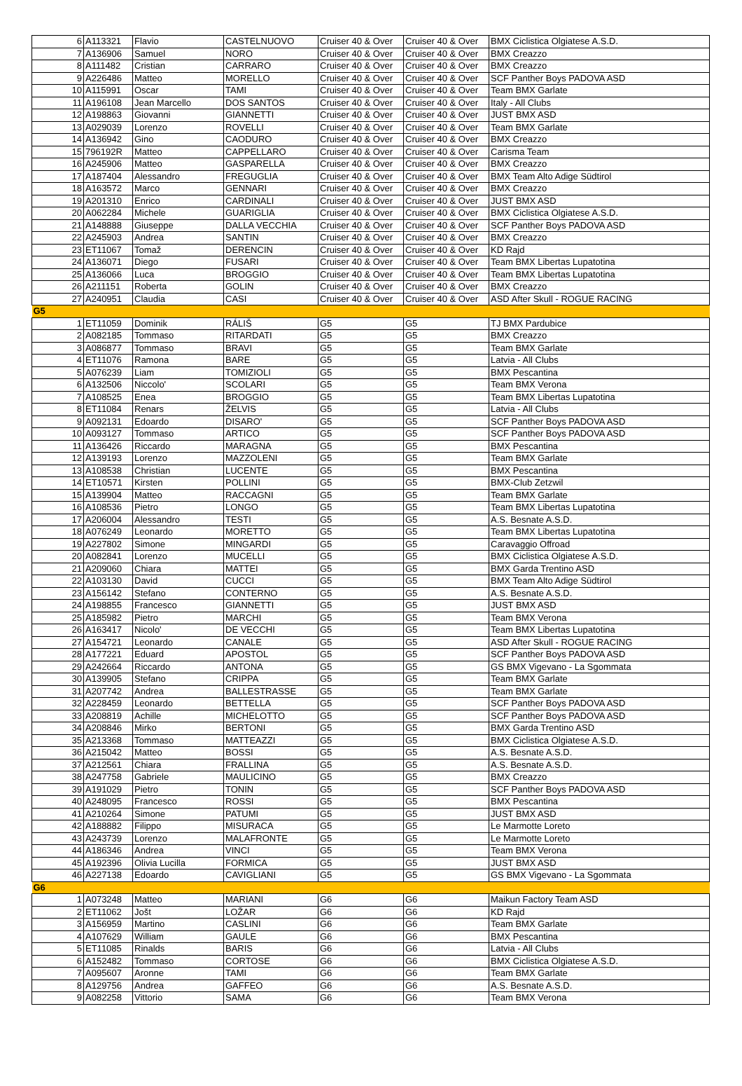| 6 | A113321 | Flavio | CASTELNUOVO | Cruiser 40 & Over | Cruiser 40 & Over | BMX Ciclistica Olgiatese A.S.D. |
| 7 | A136906 | Samuel | NORO | Cruiser 40 & Over | Cruiser 40 & Over | BMX Creazzo |
| 8 | A111482 | Cristian | CARRARO | Cruiser 40 & Over | Cruiser 40 & Over | BMX Creazzo |
| 9 | A226486 | Matteo | MORELLO | Cruiser 40 & Over | Cruiser 40 & Over | SCF Panther Boys PADOVA ASD |
| 10 | A115991 | Oscar | TAMI | Cruiser 40 & Over | Cruiser 40 & Over | Team BMX Garlate |
| 11 | A196108 | Jean Marcello | DOS SANTOS | Cruiser 40 & Over | Cruiser 40 & Over | Italy - All Clubs |
| 12 | A198863 | Giovanni | GIANNETTI | Cruiser 40 & Over | Cruiser 40 & Over | JUST BMX ASD |
| 13 | A029039 | Lorenzo | ROVELLI | Cruiser 40 & Over | Cruiser 40 & Over | Team BMX Garlate |
| 14 | A136942 | Gino | CAODURO | Cruiser 40 & Over | Cruiser 40 & Over | BMX Creazzo |
| 15 | 796192R | Matteo | CAPPELLARO | Cruiser 40 & Over | Cruiser 40 & Over | Carisma Team |
| 16 | A245906 | Matteo | GASPARELLA | Cruiser 40 & Over | Cruiser 40 & Over | BMX Creazzo |
| 17 | A187404 | Alessandro | FREGUGLIA | Cruiser 40 & Over | Cruiser 40 & Over | BMX Team Alto Adige Südtirol |
| 18 | A163572 | Marco | GENNARI | Cruiser 40 & Over | Cruiser 40 & Over | BMX Creazzo |
| 19 | A201310 | Enrico | CARDINALI | Cruiser 40 & Over | Cruiser 40 & Over | JUST BMX ASD |
| 20 | A062284 | Michele | GUARIGLIA | Cruiser 40 & Over | Cruiser 40 & Over | BMX Ciclistica Olgiatese A.S.D. |
| 21 | A148888 | Giuseppe | DALLA VECCHIA | Cruiser 40 & Over | Cruiser 40 & Over | SCF Panther Boys PADOVA ASD |
| 22 | A245903 | Andrea | SANTIN | Cruiser 40 & Over | Cruiser 40 & Over | BMX Creazzo |
| 23 | ET11067 | Tomaž | DERENCIN | Cruiser 40 & Over | Cruiser 40 & Over | KD Rajd |
| 24 | A136071 | Diego | FUSARI | Cruiser 40 & Over | Cruiser 40 & Over | Team BMX Libertas Lupatotina |
| 25 | A136066 | Luca | BROGGIO | Cruiser 40 & Over | Cruiser 40 & Over | Team BMX Libertas Lupatotina |
| 26 | A211151 | Roberta | GOLIN | Cruiser 40 & Over | Cruiser 40 & Over | BMX Creazzo |
| 27 | A240951 | Claudia | CASI | Cruiser 40 & Over | Cruiser 40 & Over | ASD After Skull - ROGUE RACING |
| G5 | | | | | | |
| 1 | ET11059 | Dominik | RÁLIŠ | G5 | G5 | TJ BMX Pardubice |
| 2 | A082185 | Tommaso | RITARDATI | G5 | G5 | BMX Creazzo |
| 3 | A086877 | Tommaso | BRAVI | G5 | G5 | Team BMX Garlate |
| 4 | ET11076 | Ramona | BARE | G5 | G5 | Latvia - All Clubs |
| 5 | A076239 | Liam | TOMIZIOLI | G5 | G5 | BMX Pescantina |
| 6 | A132506 | Niccolo' | SCOLARI | G5 | G5 | Team BMX Verona |
| 7 | A108525 | Enea | BROGGIO | G5 | G5 | Team BMX Libertas Lupatotina |
| 8 | ET11084 | Renars | ŽELVIS | G5 | G5 | Latvia - All Clubs |
| 9 | A092131 | Edoardo | DISARO' | G5 | G5 | SCF Panther Boys PADOVA ASD |
| 10 | A093127 | Tommaso | ARTICO | G5 | G5 | SCF Panther Boys PADOVA ASD |
| 11 | A136426 | Riccardo | MARAGNA | G5 | G5 | BMX Pescantina |
| 12 | A139193 | Lorenzo | MAZZOLENI | G5 | G5 | Team BMX Garlate |
| 13 | A108538 | Christian | LUCENTE | G5 | G5 | BMX Pescantina |
| 14 | ET10571 | Kirsten | POLLINI | G5 | G5 | BMX-Club Zetzwil |
| 15 | A139904 | Matteo | RACCAGNI | G5 | G5 | Team BMX Garlate |
| 16 | A108536 | Pietro | LONGO | G5 | G5 | Team BMX Libertas Lupatotina |
| 17 | A206004 | Alessandro | TESTI | G5 | G5 | A.S. Besnate A.S.D. |
| 18 | A076249 | Leonardo | MORETTO | G5 | G5 | Team BMX Libertas Lupatotina |
| 19 | A227802 | Simone | MINGARDI | G5 | G5 | Caravaggio Offroad |
| 20 | A082841 | Lorenzo | MUCELLI | G5 | G5 | BMX Ciclistica Olgiatese A.S.D. |
| 21 | A209060 | Chiara | MATTEI | G5 | G5 | BMX Garda Trentino ASD |
| 22 | A103130 | David | CUCCI | G5 | G5 | BMX Team Alto Adige Südtirol |
| 23 | A156142 | Stefano | CONTERNO | G5 | G5 | A.S. Besnate A.S.D. |
| 24 | A198855 | Francesco | GIANNETTI | G5 | G5 | JUST BMX ASD |
| 25 | A185982 | Pietro | MARCHI | G5 | G5 | Team BMX Verona |
| 26 | A163417 | Nicolo' | DE VECCHI | G5 | G5 | Team BMX Libertas Lupatotina |
| 27 | A154721 | Leonardo | CANALE | G5 | G5 | ASD After Skull - ROGUE RACING |
| 28 | A177221 | Eduard | APOSTOL | G5 | G5 | SCF Panther Boys PADOVA ASD |
| 29 | A242664 | Riccardo | ANTONA | G5 | G5 | GS BMX Vigevano - La Sgommata |
| 30 | A139905 | Stefano | CRIPPA | G5 | G5 | Team BMX Garlate |
| 31 | A207742 | Andrea | BALLESTRASSE | G5 | G5 | Team BMX Garlate |
| 32 | A228459 | Leonardo | BETTELLA | G5 | G5 | SCF Panther Boys PADOVA ASD |
| 33 | A208819 | Achille | MICHELOTTO | G5 | G5 | SCF Panther Boys PADOVA ASD |
| 34 | A208846 | Mirko | BERTONI | G5 | G5 | BMX Garda Trentino ASD |
| 35 | A213368 | Tommaso | MATTEAZZI | G5 | G5 | BMX Ciclistica Olgiatese A.S.D. |
| 36 | A215042 | Matteo | BOSSI | G5 | G5 | A.S. Besnate A.S.D. |
| 37 | A212561 | Chiara | FRALLINA | G5 | G5 | A.S. Besnate A.S.D. |
| 38 | A247758 | Gabriele | MAULICINO | G5 | G5 | BMX Creazzo |
| 39 | A191029 | Pietro | TONIN | G5 | G5 | SCF Panther Boys PADOVA ASD |
| 40 | A248095 | Francesco | ROSSI | G5 | G5 | BMX Pescantina |
| 41 | A210264 | Simone | PATUMI | G5 | G5 | JUST BMX ASD |
| 42 | A188882 | Filippo | MISURACA | G5 | G5 | Le Marmotte Loreto |
| 43 | A243739 | Lorenzo | MALAFRONTE | G5 | G5 | Le Marmotte Loreto |
| 44 | A186346 | Andrea | VINCI | G5 | G5 | Team BMX Verona |
| 45 | A192396 | Olivia Lucilla | FORMICA | G5 | G5 | JUST BMX ASD |
| 46 | A227138 | Edoardo | CAVIGLIANI | G5 | G5 | GS BMX Vigevano - La Sgommata |
| G6 | | | | | | |
| 1 | A073248 | Matteo | MARIANI | G6 | G6 | Maikun Factory Team ASD |
| 2 | ET11062 | Jošt | LOŽAR | G6 | G6 | KD Rajd |
| 3 | A156959 | Martino | CASLINI | G6 | G6 | Team BMX Garlate |
| 4 | A107629 | William | GAULE | G6 | G6 | BMX Pescantina |
| 5 | ET11085 | Rinalds | BARIS | G6 | G6 | Latvia - All Clubs |
| 6 | A152482 | Tommaso | CORTOSE | G6 | G6 | BMX Ciclistica Olgiatese A.S.D. |
| 7 | A095607 | Aronne | TAMI | G6 | G6 | Team BMX Garlate |
| 8 | A129756 | Andrea | GAFFEO | G6 | G6 | A.S. Besnate A.S.D. |
| 9 | A082258 | Vittorio | SAMA | G6 | G6 | Team BMX Verona |